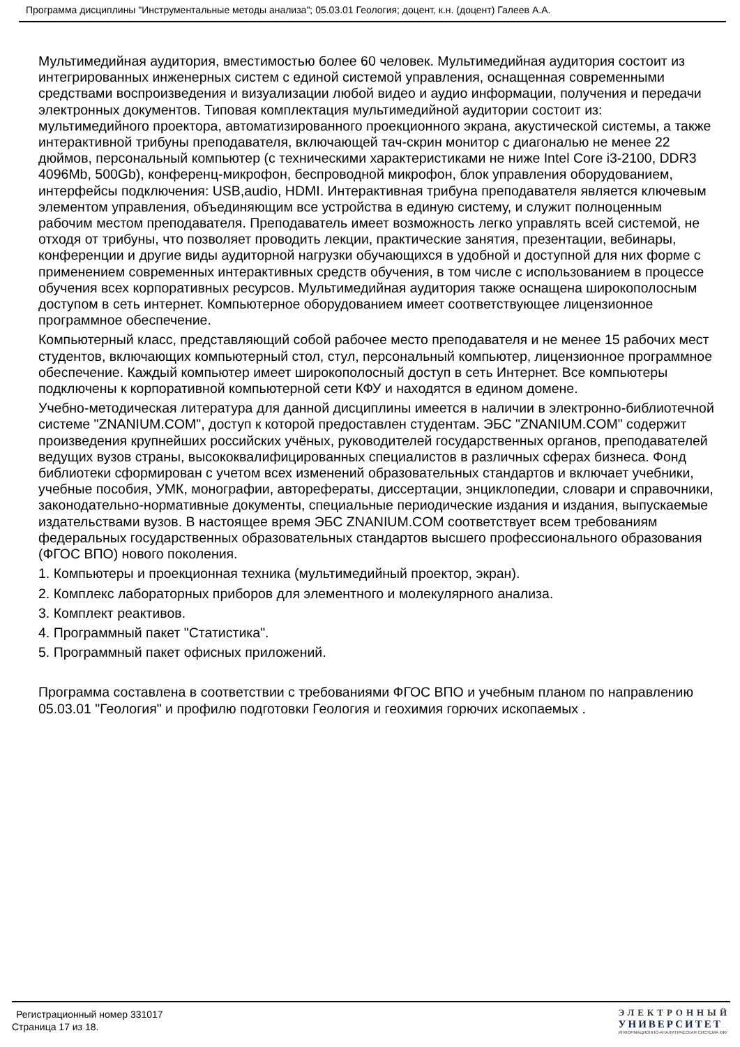Программа дисциплины "Инструментальные методы анализа"; 05.03.01 Геология; доцент, к.н. (доцент) Галеев А.А.
Мультимедийная аудитория, вместимостью более 60 человек. Мультимедийная аудитория состоит из интегрированных инженерных систем с единой системой управления, оснащенная современными средствами воспроизведения и визуализации любой видео и аудио информации, получения и передачи электронных документов. Типовая комплектация мультимедийной аудитории состоит из: мультимедийного проектора, автоматизированного проекционного экрана, акустической системы, а также интерактивной трибуны преподавателя, включающей тач-скрин монитор с диагональю не менее 22 дюймов, персональный компьютер (с техническими характеристиками не ниже Intel Core i3-2100, DDR3 4096Mb, 500Gb), конференц-микрофон, беспроводной микрофон, блок управления оборудованием, интерфейсы подключения: USB,audio, HDMI. Интерактивная трибуна преподавателя является ключевым элементом управления, объединяющим все устройства в единую систему, и служит полноценным рабочим местом преподавателя. Преподаватель имеет возможность легко управлять всей системой, не отходя от трибуны, что позволяет проводить лекции, практические занятия, презентации, вебинары, конференции и другие виды аудиторной нагрузки обучающихся в удобной и доступной для них форме с применением современных интерактивных средств обучения, в том числе с использованием в процессе обучения всех корпоративных ресурсов. Мультимедийная аудитория также оснащена широкополосным доступом в сеть интернет. Компьютерное оборудованием имеет соответствующее лицензионное программное обеспечение.
Компьютерный класс, представляющий собой рабочее место преподавателя и не менее 15 рабочих мест студентов, включающих компьютерный стол, стул, персональный компьютер, лицензионное программное обеспечение. Каждый компьютер имеет широкополосный доступ в сеть Интернет. Все компьютеры подключены к корпоративной компьютерной сети КФУ и находятся в едином домене.
Учебно-методическая литература для данной дисциплины имеется в наличии в электронно-библиотечной системе "ZNANIUM.COM", доступ к которой предоставлен студентам. ЭБС "ZNANIUM.COM" содержит произведения крупнейших российских учёных, руководителей государственных органов, преподавателей ведущих вузов страны, высококвалифицированных специалистов в различных сферах бизнеса. Фонд библиотеки сформирован с учетом всех изменений образовательных стандартов и включает учебники, учебные пособия, УМК, монографии, авторефераты, диссертации, энциклопедии, словари и справочники, законодательно-нормативные документы, специальные периодические издания и издания, выпускаемые издательствами вузов. В настоящее время ЭБС ZNANIUM.COM соответствует всем требованиям федеральных государственных образовательных стандартов высшего профессионального образования (ФГОС ВПО) нового поколения.
1. Компьютеры и проекционная техника (мультимедийный проектор, экран).
2. Комплекс лабораторных приборов для элементного и молекулярного анализа.
3. Комплект реактивов.
4. Программный пакет "Статистика".
5. Программный пакет офисных приложений.
Программа составлена в соответствии с требованиями ФГОС ВПО и учебным планом по направлению 05.03.01 "Геология" и профилю подготовки Геология и геохимия горючих ископаемых .
Регистрационный номер 331017
Страница 17 из 18.
ЭЛЕКТРОННЫЙ
УНИВЕРСИТЕТ
ИНФОРМАЦИОННО-АНАЛИТИЧЕСКАЯ СИСТЕМА КФУ